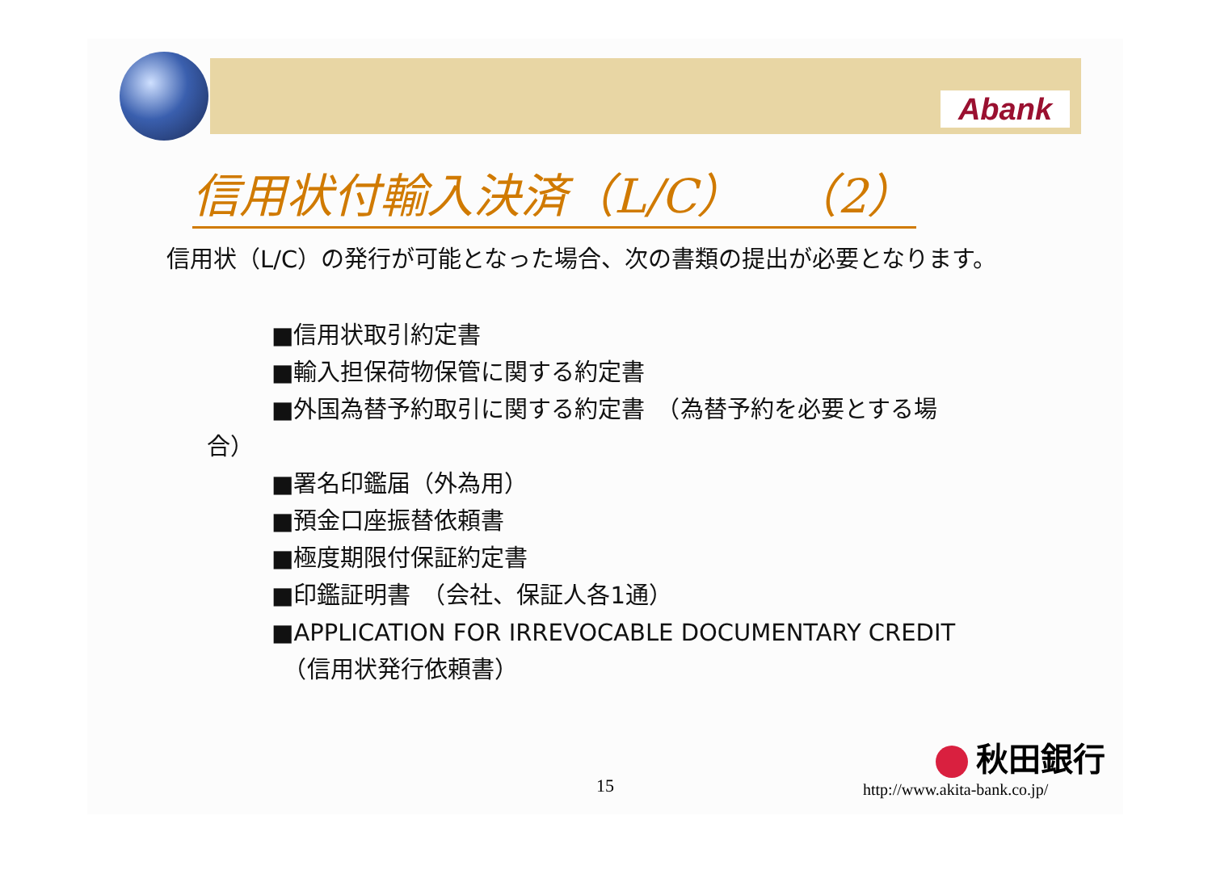Abank
信用状付輸入決済（L/C）　（2）
信用状（L/C）の発行が可能となった場合、次の書類の提出が必要となります。
■信用状取引約定書
■輸入担保荷物保管に関する約定書
■外国為替予約取引に関する約定書　（為替予約を必要とする場
合）
■署名印鑑届（外為用）
■預金口座振替依頼書
■極度期限付保証約定書
■印鑑証明書　（会社、保証人各1通）
■APPLICATION FOR IRREVOCABLE DOCUMENTARY CREDIT
　（信用状発行依頼書）
15
秋田銀行
http://www.akita-bank.co.jp/